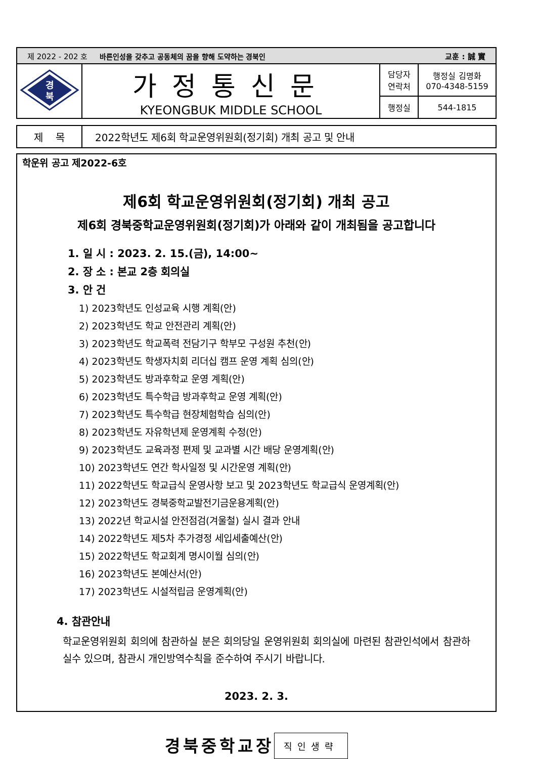| 제 2022 - 202 호 바른인성을 갖추고 공동체의 꿈을 향해 도약하는 경북인 교훈 : 誠 實 | | | |
| 경 북 | 가정통신문 KYEONGBUK MIDDLE SCHOOL | 담당자 연락처 | 행정실 김명화 070-4348-5159 |
| | | 행정실 | 544-1815 |
| 제 목 | 2022학년도 제6회 학교운영위원회(정기회) 개최 공고 및 안내 |
학운위 공고 제2022-6호
제6회 학교운영위원회(정기회) 개최 공고
제6회 경북중학교운영위원회(정기회)가 아래와 같이 개최됨을 공고합니다
1. 일 시 : 2023. 2. 15.(금), 14:00~
2. 장 소 : 본교 2층 회의실
3. 안 건
1) 2023학년도 인성교육 시행 계획(안)
2) 2023학년도 학교 안전관리 계획(안)
3) 2023학년도 학교폭력 전담기구 학부모 구성원 추천(안)
4) 2023학년도 학생자치회 리더십 캠프 운영 계획 심의(안)
5) 2023학년도 방과후학교 운영 계획(안)
6) 2023학년도 특수학급 방과후학교 운영 계획(안)
7) 2023학년도 특수학급 현장체험학습 심의(안)
8) 2023학년도 자유학년제 운영계획 수정(안)
9) 2023학년도 교육과정 편제 및 교과별 시간 배당 운영계획(안)
10) 2023학년도 연간 학사일정 및 시간운영 계획(안)
11) 2022학년도 학교급식 운영사항 보고 및 2023학년도 학교급식 운영계획(안)
12) 2023학년도 경북중학교발전기금운용계획(안)
13) 2022년 학교시설 안전점검(겨울철) 실시 결과 안내
14) 2022학년도 제5차 추가경정 세입세출예산(안)
15) 2022학년도 학교회계 명시이월 심의(안)
16) 2023학년도 본예산서(안)
17) 2023학년도 시설적립금 운영계획(안)
4. 참관안내
학교운영위원회 회의에 참관하실 분은 회의당일 운영위원회 회의실에 마련된 참관인석에서 참관하실수 있으며, 참관시 개인방역수칙을 준수하여 주시기 바랍니다.
2023. 2. 3.
경북중학교장 직인생략